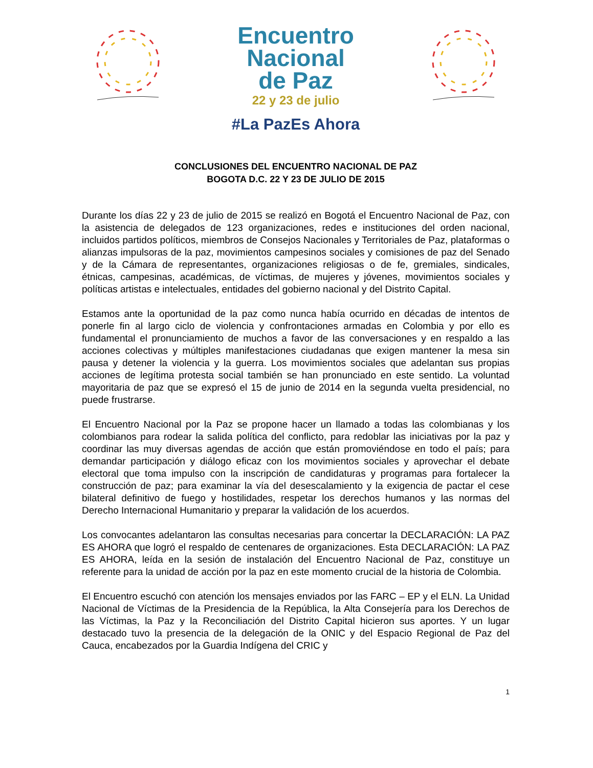Encuentro
Nacional
de Paz
22 y 23 de julio
#La PazEs Ahora
CONCLUSIONES DEL ENCUENTRO NACIONAL DE PAZ
BOGOTA D.C. 22 Y 23 DE JULIO DE 2015
Durante los días 22 y 23 de julio de 2015 se realizó en Bogotá el Encuentro Nacional de Paz, con la asistencia de delegados de 123 organizaciones, redes e instituciones del orden nacional, incluidos partidos políticos, miembros de Consejos Nacionales y Territoriales de Paz, plataformas o alianzas impulsoras de la paz, movimientos campesinos sociales y comisiones de paz del Senado y de la Cámara de representantes, organizaciones religiosas o de fe, gremiales, sindicales, étnicas, campesinas, académicas, de víctimas, de mujeres y jóvenes, movimientos sociales y políticas artistas e intelectuales, entidades del gobierno nacional y del Distrito Capital.
Estamos ante la oportunidad de la paz como nunca había ocurrido en décadas de intentos de ponerle fin al largo ciclo de violencia y confrontaciones armadas en Colombia y por ello es fundamental el pronunciamiento de muchos a favor de las conversaciones y en respaldo a las acciones colectivas y múltiples manifestaciones ciudadanas que exigen mantener la mesa sin pausa y detener la violencia y la guerra. Los movimientos sociales que adelantan sus propias acciones de legítima protesta social también se han pronunciado en este sentido. La voluntad mayoritaria de paz que se expresó el 15 de junio de 2014 en la segunda vuelta presidencial, no puede frustrarse.
El Encuentro Nacional por la Paz se propone hacer un llamado a todas las colombianas y los colombianos para rodear la salida política del conflicto, para redoblar las iniciativas por la paz y coordinar las muy diversas agendas de acción que están promoviéndose en todo el país; para demandar participación y diálogo eficaz con los movimientos sociales y aprovechar el debate electoral que toma impulso con la inscripción de candidaturas y programas para fortalecer la construcción de paz; para examinar la vía del desescalamiento y la exigencia de pactar el cese bilateral definitivo de fuego y hostilidades, respetar los derechos humanos y las normas del Derecho Internacional Humanitario y preparar la validación de los acuerdos.
Los convocantes adelantaron las consultas necesarias para concertar la DECLARACIÓN: LA PAZ ES AHORA que logró el respaldo de centenares de organizaciones. Esta DECLARACIÓN: LA PAZ ES AHORA, leída en la sesión de instalación del Encuentro Nacional de Paz, constituye un referente para la unidad de acción por la paz en este momento crucial de la historia de Colombia.
El Encuentro escuchó con atención los mensajes enviados por las FARC – EP y el ELN. La Unidad Nacional de Víctimas de la Presidencia de la República, la Alta Consejería para los Derechos de las Víctimas, la Paz y la Reconciliación del Distrito Capital hicieron sus aportes. Y un lugar destacado tuvo la presencia de la delegación de la ONIC y del Espacio Regional de Paz del Cauca, encabezados por la Guardia Indígena del CRIC y
1